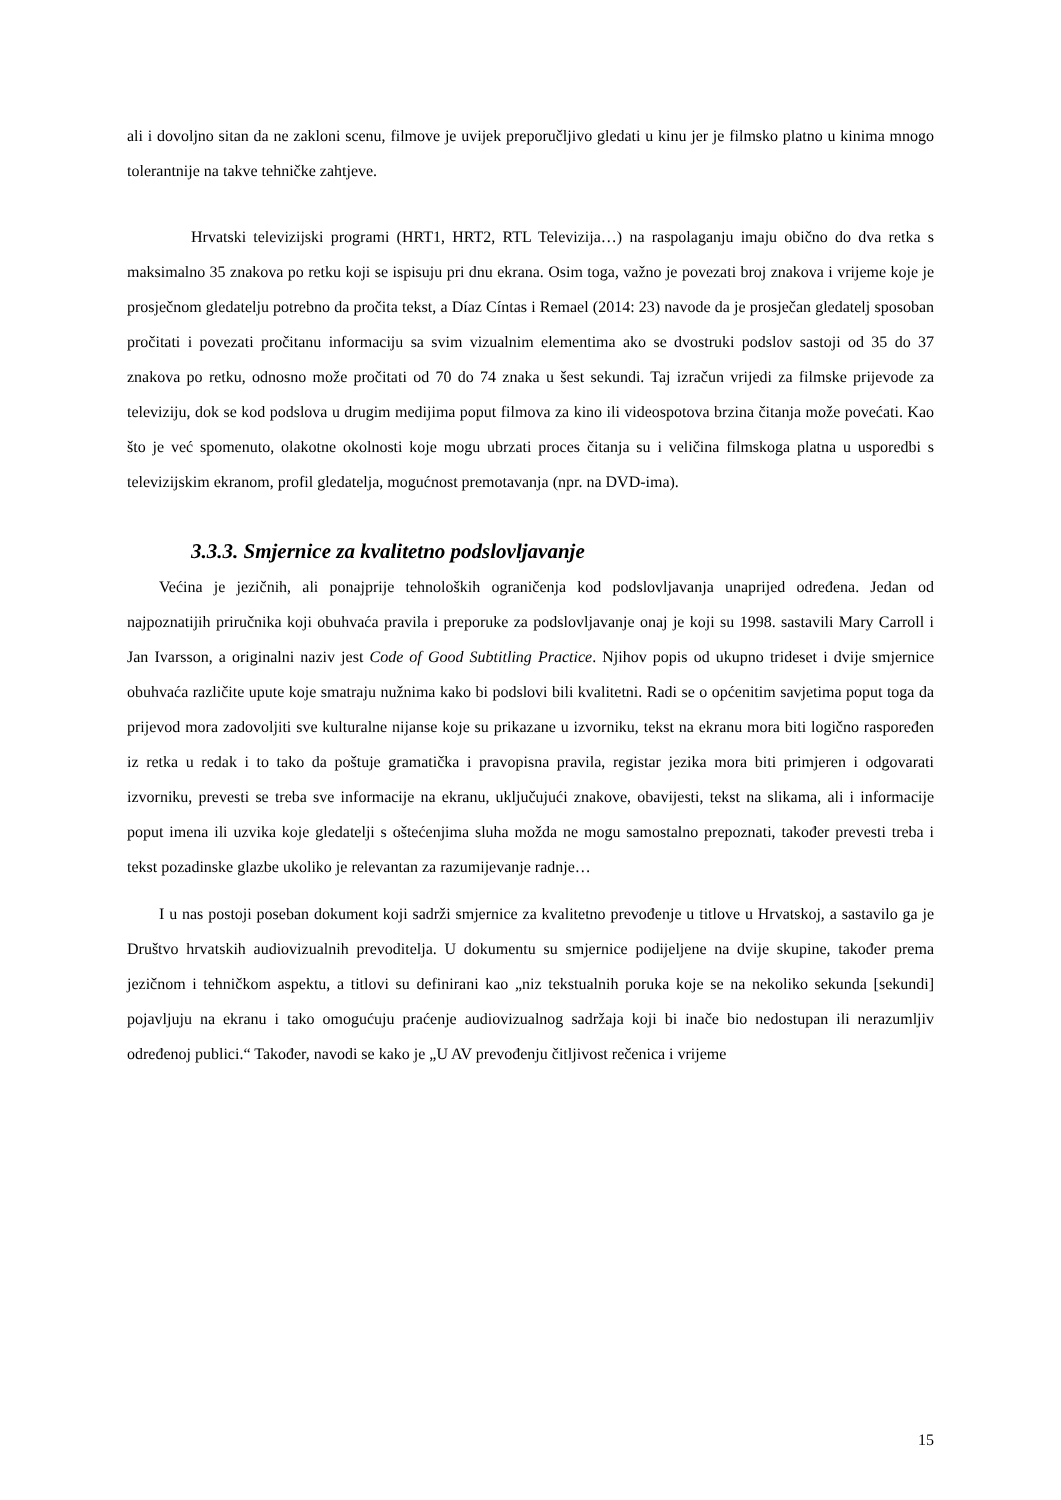ali i dovoljno sitan da ne zakloni scenu, filmove je uvijek preporučljivo gledati u kinu jer je filmsko platno u kinima mnogo tolerantnije na takve tehničke zahtjeve.
Hrvatski televizijski programi (HRT1, HRT2, RTL Televizija…) na raspolaganju imaju obično do dva retka s maksimalno 35 znakova po retku koji se ispisuju pri dnu ekrana. Osim toga, važno je povezati broj znakova i vrijeme koje je prosječnom gledatelju potrebno da pročita tekst, a Díaz Cíntas i Remael (2014: 23) navode da je prosječan gledatelj sposoban pročitati i povezati pročitanu informaciju sa svim vizualnim elementima ako se dvostruki podslov sastoji od 35 do 37 znakova po retku, odnosno može pročitati od 70 do 74 znaka u šest sekundi. Taj izračun vrijedi za filmske prijevode za televiziju, dok se kod podslova u drugim medijima poput filmova za kino ili videospotova brzina čitanja može povećati. Kao što je već spomenuto, olakotne okolnosti koje mogu ubrzati proces čitanja su i veličina filmskoga platna u usporedbi s televizijskim ekranom, profil gledatelja, mogućnost premotavanja (npr. na DVD-ima).
3.3.3. Smjernice za kvalitetno podslovljavanje
Većina je jezičnih, ali ponajprije tehnoloških ograničenja kod podslovljavanja unaprijed određena. Jedan od najpoznatijih priručnika koji obuhvaća pravila i preporuke za podslovljavanje onaj je koji su 1998. sastavili Mary Carroll i Jan Ivarsson, a originalni naziv jest Code of Good Subtitling Practice. Njihov popis od ukupno trideset i dvije smjernice obuhvaća različite upute koje smatraju nužnima kako bi podslovi bili kvalitetni. Radi se o općenitim savjetima poput toga da prijevod mora zadovoljiti sve kulturalne nijanse koje su prikazane u izvorniku, tekst na ekranu mora biti logično raspoređen iz retka u redak i to tako da poštuje gramatička i pravopisna pravila, registar jezika mora biti primjeren i odgovarati izvorniku, prevesti se treba sve informacije na ekranu, uključujući znakove, obavijesti, tekst na slikama, ali i informacije poput imena ili uzvika koje gledatelji s oštećenjima sluha možda ne mogu samostalno prepoznati, također prevesti treba i tekst pozadinske glazbe ukoliko je relevantan za razumijevanje radnje…
I u nas postoji poseban dokument koji sadrži smjernice za kvalitetno prevođenje u titlove u Hrvatskoj, a sastavilo ga je Društvo hrvatskih audiovizualnih prevoditelja. U dokumentu su smjernice podijeljene na dvije skupine, također prema jezičnom i tehničkom aspektu, a titlovi su definirani kao „niz tekstualnih poruka koje se na nekoliko sekunda [sekundi] pojavljuju na ekranu i tako omogućuju praćenje audiovizualnog sadržaja koji bi inače bio nedostupan ili nerazumljiv određenoj publici.“ Također, navodi se kako je „U AV prevođenju čitljivost rečenica i vrijeme
15